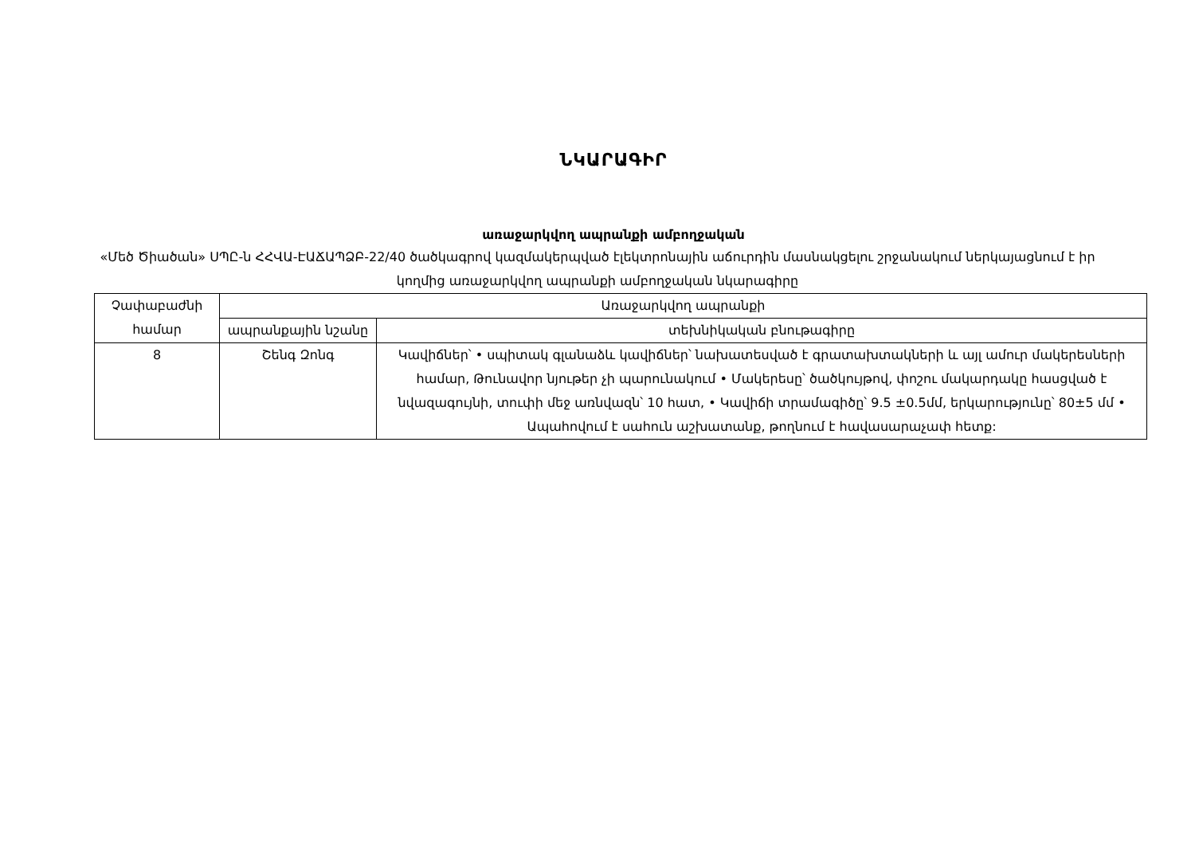ՆԿԱՐԱԳԻՐ
առաջարկվող ապրանքի ամբողջական
«Մեծ Ծիածան» ՍՊԸ-ն ՀՀՎԱ-ԷԱՃԱՊՁԲ-22/40 ծածկագրով կազմակերպված էլեկտրոնային աճուրդին մասնակցելու շրջանակում ներկայացնում է իր կողմից առաջարկվող ապրանքի ամբողջական նկարագիրը
| Չափաբաժնի համար | Առաջարկվող ապրանքի | |
| --- | --- | --- |
| | ապրանքային նշանը | տեխնիկական բնութագիրը |
| 8 | Շենգ Զոնգ | Կավիճներ՝ • սպիտակ գլանաձև կավիճներ՝ նախատեսված է գրատախտակների և այլ ամուր մակերեսների համար, Թունավոր նյութեր չի պարունակում • Մակերեսը՝ ծածկույթով, փոշու մակարդակը հասցված է նվազագույնի, տուփի մեջ առնվազն՝ 10 հատ, • Կավիճի տրամագիծը՝ 9.5 ±0.5մմ, երկարությունը՝ 80±5 մմ • Ապահովում է սահուն աշխատանք, թողնում է հավասարաչափ հետք: |